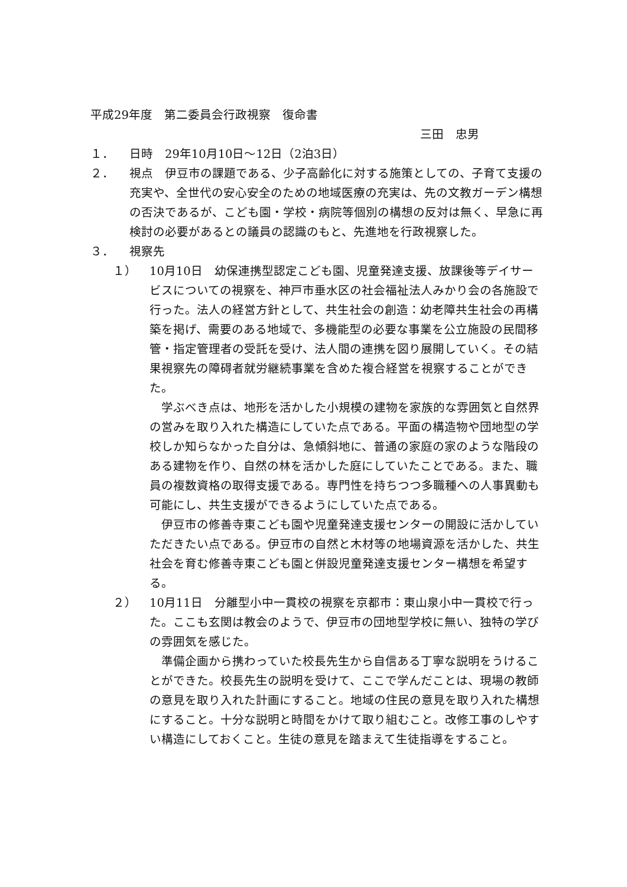平成29年度　第二委員会行政視察　復命書
三田　忠男
１． 日時　29年10月10日～12日（2泊3日）
２． 視点　伊豆市の課題である、少子高齢化に対する施策としての、子育て支援の充実や、全世代の安心安全のための地域医療の充実は、先の文教ガーデン構想の否決であるが、こども園・学校・病院等個別の構想の反対は無く、早急に再検討の必要があるとの議員の認識のもと、先進地を行政視察した。
３． 視察先
１） 10月10日　幼保連携型認定こども園、児童発達支援、放課後等デイサービスについての視察を、神戸市垂水区の社会福祉法人みかり会の各施設で行った。法人の経営方針として、共生社会の創造：幼老障共生社会の再構築を掲げ、需要のある地域で、多機能型の必要な事業を公立施設の民間移管・指定管理者の受託を受け、法人間の連携を図り展開していく。その結果視察先の障碍者就労継続事業を含めた複合経営を視察することができた。
学ぶべき点は、地形を活かした小規模の建物を家族的な雰囲気と自然界の営みを取り入れた構造にしていた点である。平面の構造物や団地型の学校しか知らなかった自分は、急傾斜地に、普通の家庭の家のような階段のある建物を作り、自然の林を活かした庭にしていたことである。また、職員の複数資格の取得支援である。専門性を持ちつつ多職種への人事異動も可能にし、共生支援ができるようにしていた点である。
伊豆市の修善寺東こども園や児童発達支援センターの開設に活かしていただきたい点である。伊豆市の自然と木材等の地場資源を活かした、共生社会を育む修善寺東こども園と併設児童発達支援センター構想を希望する。
２） 10月11日　分離型小中一貫校の視察を京都市：東山泉小中一貫校で行った。ここも玄関は教会のようで、伊豆市の団地型学校に無い、独特の学びの雰囲気を感じた。
準備企画から携わっていた校長先生から自信ある丁寧な説明をうけることができた。校長先生の説明を受けて、ここで学んだことは、現場の教師の意見を取り入れた計画にすること。地域の住民の意見を取り入れた構想にすること。十分な説明と時間をかけて取り組むこと。改修工事のしやすい構造にしておくこと。生徒の意見を踏まえて生徒指導をすること。